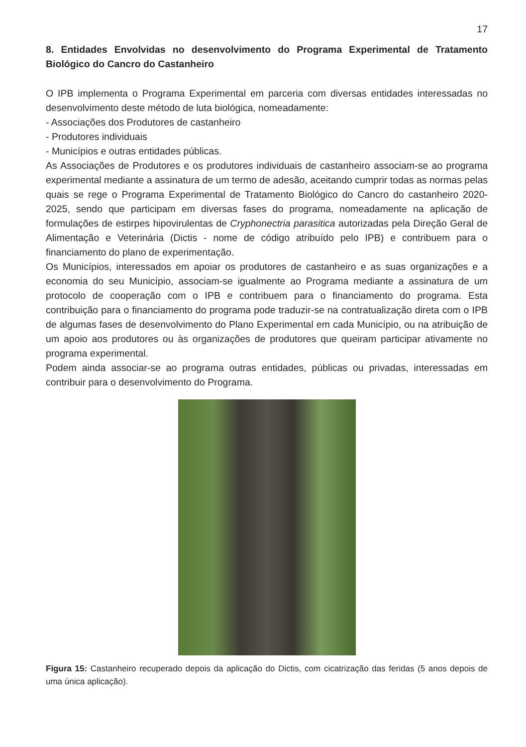17
8. Entidades Envolvidas no desenvolvimento do Programa Experimental de Tratamento Biológico do Cancro do Castanheiro
O IPB implementa o Programa Experimental em parceria com diversas entidades interessadas no desenvolvimento deste método de luta biológica, nomeadamente:
- Associações dos Produtores de castanheiro
- Produtores individuais
- Municípios e outras entidades públicas.
As Associações de Produtores e os produtores individuais de castanheiro associam-se ao programa experimental mediante a assinatura de um termo de adesão, aceitando cumprir todas as normas pelas quais se rege o Programa Experimental de Tratamento Biológico do Cancro do castanheiro 2020-2025, sendo que participam em diversas fases do programa, nomeadamente na aplicação de formulações de estirpes hipovirulentas de Cryphonectria parasitica autorizadas pela Direção Geral de Alimentação e Veterinária (Dictis - nome de código atribuído pelo IPB) e contribuem para o financiamento do plano de experimentação.
Os Municípios, interessados em apoiar os produtores de castanheiro e as suas organizações e a economia do seu Município, associam-se igualmente ao Programa mediante a assinatura de um protocolo de cooperação com o IPB e contribuem para o financiamento do programa. Esta contribuição para o financiamento do programa pode traduzir-se na contratualização direta com o IPB de algumas fases de desenvolvimento do Plano Experimental em cada Município, ou na atribuição de um apoio aos produtores ou às organizações de produtores que queiram participar ativamente no programa experimental.
Podem ainda associar-se ao programa outras entidades, públicas ou privadas, interessadas em contribuir para o desenvolvimento do Programa.
Figura 15: Castanheiro recuperado depois da aplicação do Dictis, com cicatrização das feridas (5 anos depois de uma única aplicação).